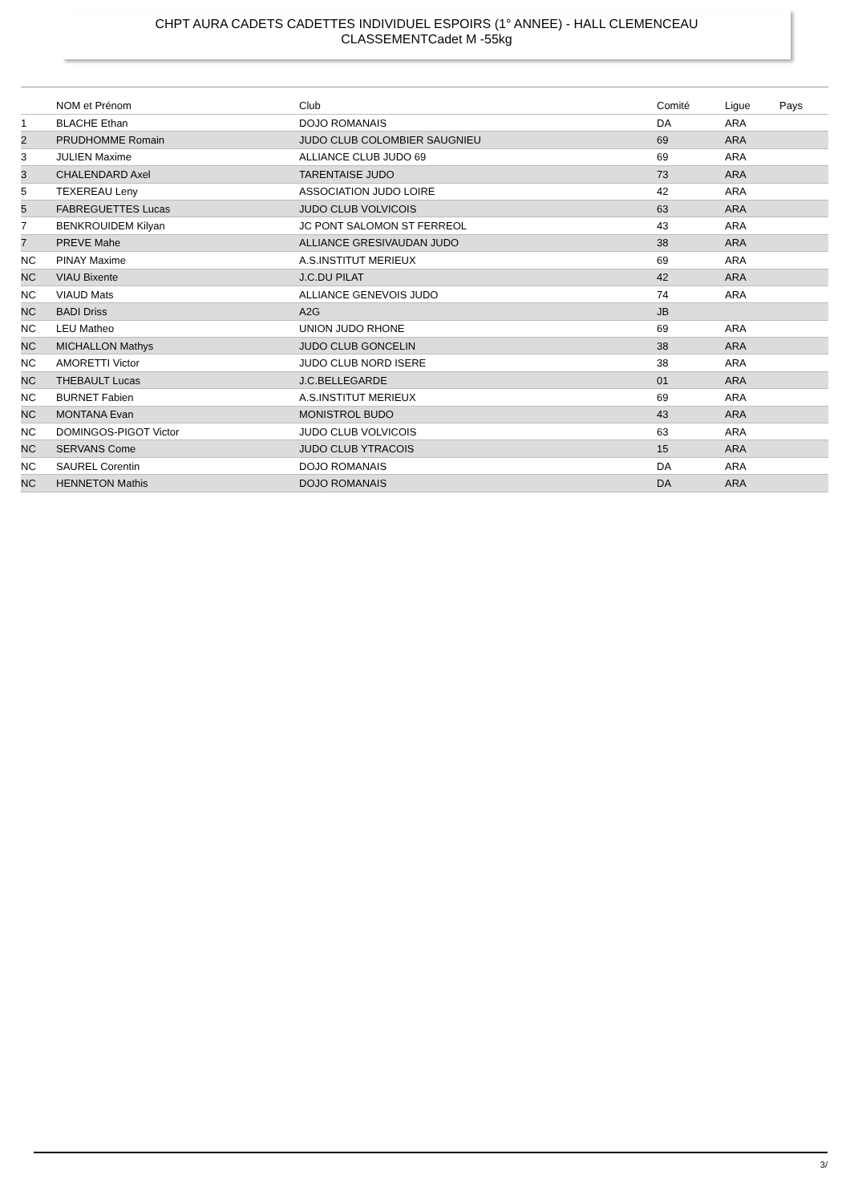CHPT AURA CADETS CADETTES INDIVIDUEL ESPOIRS (1° ANNEE) - HALL CLEMENCEAU
CLASSEMENTCadet M -55kg
| | NOM et Prénom | Club | Comité | Ligue | Pays |
| --- | --- | --- | --- | --- | --- |
| 1 | BLACHE Ethan | DOJO ROMANAIS | DA | ARA | |
| 2 | PRUDHOMME Romain | JUDO CLUB COLOMBIER SAUGNIEU | 69 | ARA | |
| 3 | JULIEN Maxime | ALLIANCE CLUB JUDO 69 | 69 | ARA | |
| 3 | CHALENDARD Axel | TARENTAISE JUDO | 73 | ARA | |
| 5 | TEXEREAU Leny | ASSOCIATION JUDO LOIRE | 42 | ARA | |
| 5 | FABREGUETTES Lucas | JUDO CLUB VOLVICOIS | 63 | ARA | |
| 7 | BENKROUIDEM Kilyan | JC PONT SALOMON ST FERREOL | 43 | ARA | |
| 7 | PREVE Mahe | ALLIANCE GRESIVAUDAN JUDO | 38 | ARA | |
| NC | PINAY Maxime | A.S.INSTITUT MERIEUX | 69 | ARA | |
| NC | VIAU Bixente | J.C.DU PILAT | 42 | ARA | |
| NC | VIAUD Mats | ALLIANCE GENEVOIS JUDO | 74 | ARA | |
| NC | BADI Driss | A2G | JB | | |
| NC | LEU Matheo | UNION JUDO RHONE | 69 | ARA | |
| NC | MICHALLON Mathys | JUDO CLUB GONCELIN | 38 | ARA | |
| NC | AMORETTI Victor | JUDO CLUB NORD ISERE | 38 | ARA | |
| NC | THEBAULT Lucas | J.C.BELLEGARDE | 01 | ARA | |
| NC | BURNET Fabien | A.S.INSTITUT MERIEUX | 69 | ARA | |
| NC | MONTANA Evan | MONISTROL BUDO | 43 | ARA | |
| NC | DOMINGOS-PIGOT Victor | JUDO CLUB VOLVICOIS | 63 | ARA | |
| NC | SERVANS Come | JUDO CLUB YTRACOIS | 15 | ARA | |
| NC | SAUREL Corentin | DOJO ROMANAIS | DA | ARA | |
| NC | HENNETON Mathis | DOJO ROMANAIS | DA | ARA | |
3/